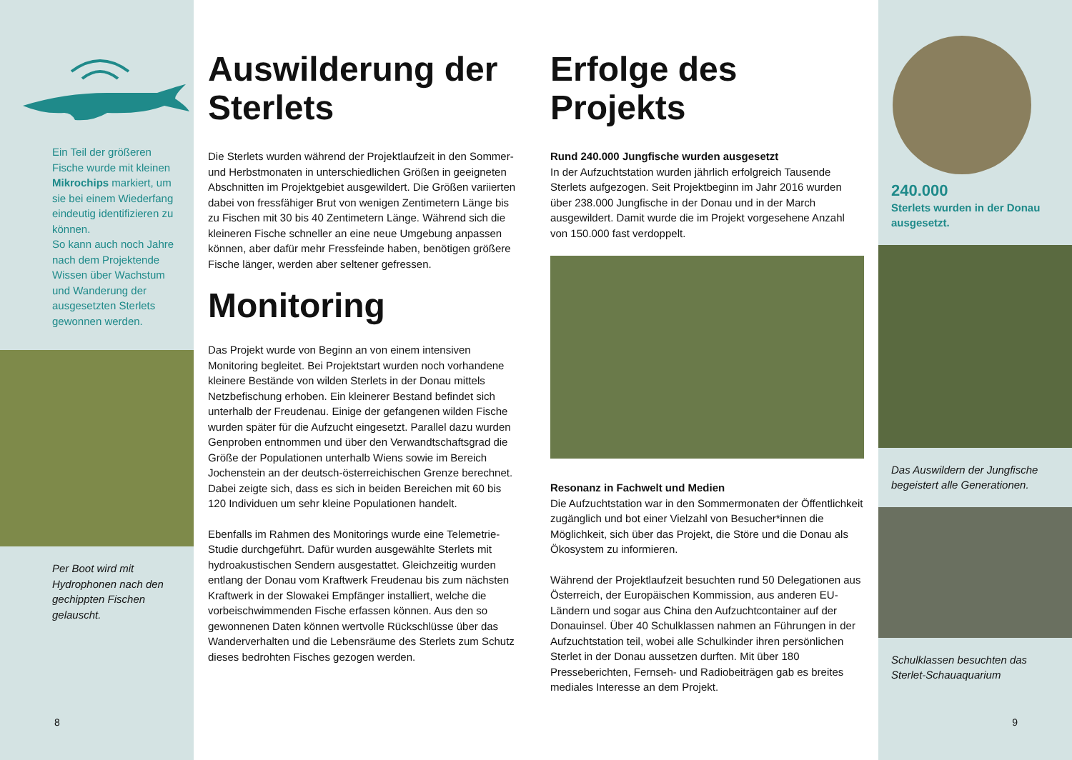Ein Teil der größeren Fische wurde mit kleinen Mikrochips markiert, um sie bei einem Wiederfang eindeutig identifizieren zu können.
So kann auch noch Jahre nach dem Projektende Wissen über Wachstum und Wanderung der ausgesetzten Sterlets gewonnen werden.
Per Boot wird mit Hydrophonen nach den gechippten Fischen gelauscht.
8
Auswilderung der Sterlets
Die Sterlets wurden während der Projektlaufzeit in den Sommer- und Herbstmonaten in unterschiedlichen Größen in geeigneten Abschnitten im Projektgebiet ausgewildert. Die Größen variierten dabei von fressfähiger Brut von wenigen Zentimetern Länge bis zu Fischen mit 30 bis 40 Zentimetern Länge. Während sich die kleineren Fische schneller an eine neue Umgebung anpassen können, aber dafür mehr Fressfeinde haben, benötigen größere Fische länger, werden aber seltener gefressen.
Monitoring
Das Projekt wurde von Beginn an von einem intensiven Monitoring begleitet. Bei Projektstart wurden noch vorhandene kleinere Bestände von wilden Sterlets in der Donau mittels Netzbefischung erhoben. Ein kleinerer Bestand befindet sich unterhalb der Freudenau. Einige der gefangenen wilden Fische wurden später für die Aufzucht eingesetzt. Parallel dazu wurden Genproben entnommen und über den Verwandtschaftsgrad die Größe der Populationen unterhalb Wiens sowie im Bereich Jochenstein an der deutsch-österreichischen Grenze berechnet. Dabei zeigte sich, dass es sich in beiden Bereichen mit 60 bis 120 Individuen um sehr kleine Populationen handelt.
Ebenfalls im Rahmen des Monitorings wurde eine Telemetrie-Studie durchgeführt. Dafür wurden ausgewählte Sterlets mit hydroakustischen Sendern ausgestattet. Gleichzeitig wurden entlang der Donau vom Kraftwerk Freudenau bis zum nächsten Kraftwerk in der Slowakei Empfänger installiert, welche die vorbeischwimmenden Fische erfassen können. Aus den so gewonnenen Daten können wertvolle Rückschlüsse über das Wanderverhalten und die Lebensräume des Sterlets zum Schutz dieses bedrohten Fisches gezogen werden.
Erfolge des Projekts
Rund 240.000 Jungfische wurden ausgesetzt
In der Aufzuchtstation wurden jährlich erfolgreich Tausende Sterlets aufgezogen. Seit Projektbeginn im Jahr 2016 wurden über 238.000 Jungfische in der Donau und in der March ausgewildert. Damit wurde die im Projekt vorgesehene Anzahl von 150.000 fast verdoppelt.
Resonanz in Fachwelt und Medien
Die Aufzuchtstation war in den Sommermonaten der Öffentlichkeit zugänglich und bot einer Vielzahl von Besucher*innen die Möglichkeit, sich über das Projekt, die Störe und die Donau als Ökosystem zu informieren.
Während der Projektlaufzeit besuchten rund 50 Delegationen aus Österreich, der Europäischen Kommission, aus anderen EU-Ländern und sogar aus China den Aufzuchtcontainer auf der Donauinsel. Über 40 Schulklassen nahmen an Führungen in der Aufzuchtstation teil, wobei alle Schulkinder ihren persönlichen Sterlet in der Donau aussetzen durften. Mit über 180 Presseberichten, Fernseh- und Radiobeiträgen gab es breites mediales Interesse an dem Projekt.
240.000
Sterlets wurden in der Donau ausgesetzt.
Das Auswildern der Jungfische begeistert alle Generationen.
Schulklassen besuchten das Sterlet-Schauaquarium
9